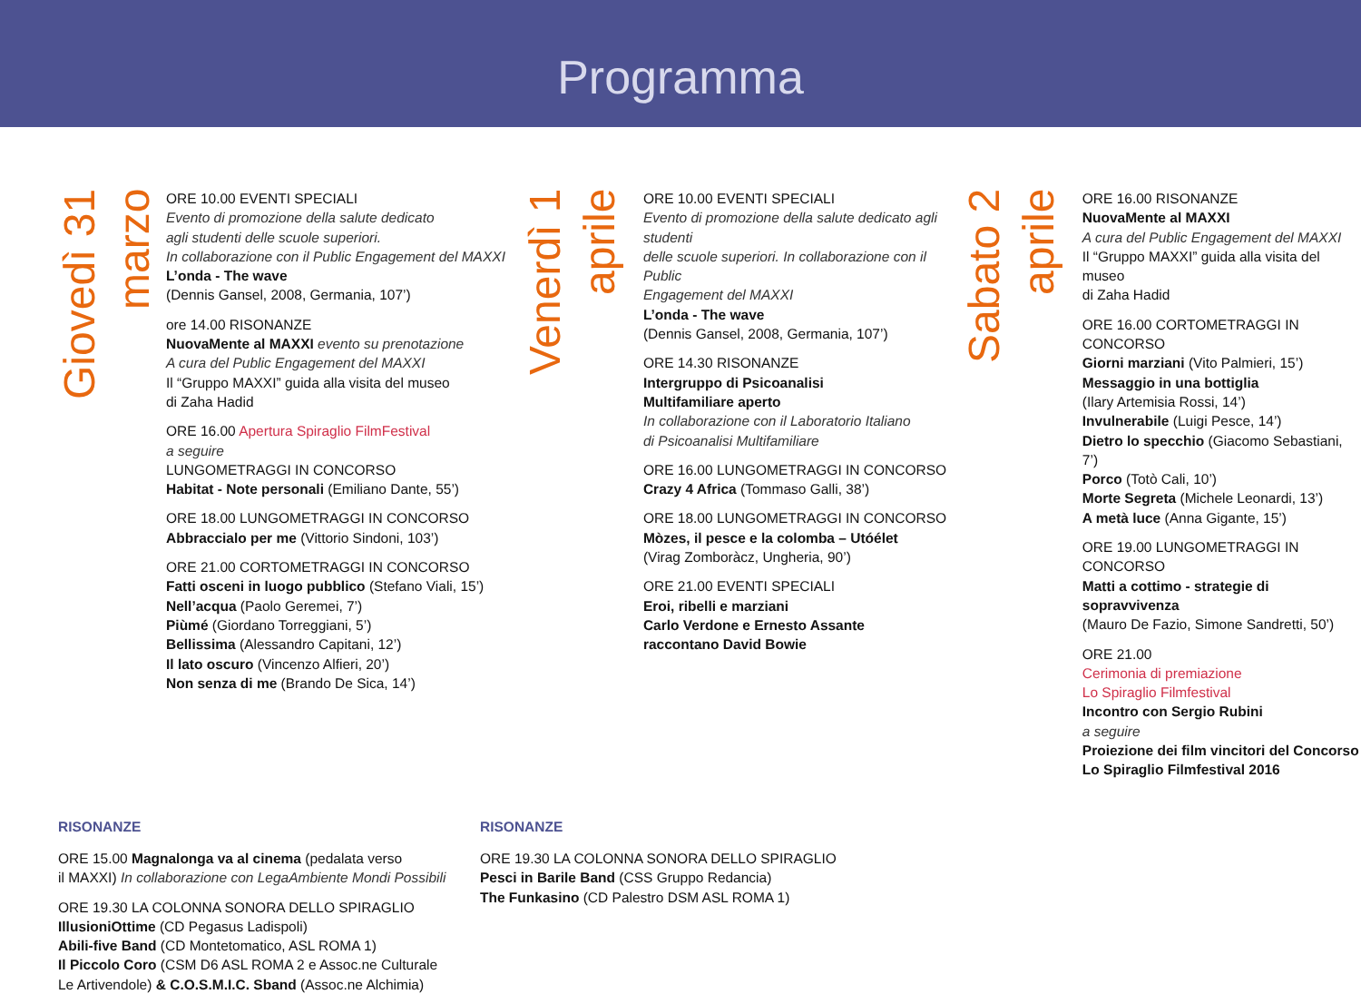Programma
Giovedì 31 marzo
ORE 10.00 EVENTI SPECIALI
Evento di promozione della salute dedicato
agli studenti delle scuole superiori.
In collaborazione con il Public Engagement del MAXXI
L’onda - The wave
(Dennis Gansel, 2008, Germania, 107’)
ore 14.00 RISONANZE
NuovaMente al MAXXI evento su prenotazione
A cura del Public Engagement del MAXXI
Il “Gruppo MAXXI” guida alla visita del museo
di Zaha Hadid
ORE 16.00 Apertura Spiraglio FilmFestival
a seguire
LUNGOMETRAGGI IN CONCORSO
Habitat - Note personali (Emiliano Dante, 55’)
ORE 18.00 LUNGOMETRAGGI IN CONCORSO
Abbraccialo per me (Vittorio Sindoni, 103’)
ORE 21.00 CORTOMETRAGGI IN CONCORSO
Fatti osceni in luogo pubblico (Stefano Viali, 15’)
Nell’acqua (Paolo Geremei, 7’)
Piùmé (Giordano Torreggiani, 5’)
Bellissima (Alessandro Capitani, 12’)
Il lato oscuro (Vincenzo Alfieri, 20’)
Non senza di me (Brando De Sica, 14’)
Venerdì 1 aprile
ORE 10.00 EVENTI SPECIALI
Evento di promozione della salute dedicato agli studenti
delle scuole superiori. In collaborazione con il Public
Engagement del MAXXI
L’onda - The wave
(Dennis Gansel, 2008, Germania, 107’)
ORE 14.30 RISONANZE
Intergruppo di Psicoanalisi
Multifamiliare aperto
In collaborazione con il Laboratorio Italiano
di Psicoanalisi Multifamiliare
ORE 16.00 LUNGOMETRAGGI IN CONCORSO
Crazy 4 Africa (Tommaso Galli, 38’)
ORE 18.00 LUNGOMETRAGGI IN CONCORSO
Mòzes, il pesce e la colomba – Utóélet
(Virag Zomboràcz, Ungheria, 90’)
ORE 21.00 EVENTI SPECIALI
Eroi, ribelli e marziani
Carlo Verdone e Ernesto Assante
raccontano David Bowie
Sabato 2 aprile
ORE 16.00 RISONANZE
NuovaMente al MAXXI
A cura del Public Engagement del MAXXI
Il “Gruppo MAXXI” guida alla visita del museo
di Zaha Hadid
ORE 16.00 CORTOMETRAGGI IN CONCORSO
Giorni marziani (Vito Palmieri, 15’)
Messaggio in una bottiglia
(Ilary Artemisia Rossi, 14’)
Invulnerabile (Luigi Pesce, 14’)
Dietro lo specchio (Giacomo Sebastiani, 7’)
Porco (Totò Cali, 10’)
Morte Segreta (Michele Leonardi, 13’)
A metà luce (Anna Gigante, 15’)
ORE 19.00 LUNGOMETRAGGI IN CONCORSO
Matti a cottimo - strategie di sopravvivenza
(Mauro De Fazio, Simone Sandretti, 50’)
ORE 21.00
Cerimonia di premiazione
Lo Spiraglio Filmfestival
Incontro con Sergio Rubini
a seguire
Proiezione dei film vincitori del Concorso
Lo Spiraglio Filmfestival 2016
RISONANZE
ORE 15.00 Magnalonga va al cinema (pedalata verso
il MAXXI) In collaborazione con LegaAmbiente Mondi Possibili
ORE 19.30 LA COLONNA SONORA DELLO SPIRAGLIO
IllusioniOttime (CD Pegasus Ladispoli)
Abili-five Band (CD Montetomatico, ASL ROMA 1)
Il Piccolo Coro (CSM D6 ASL ROMA 2 e Assoc.ne Culturale
Le Artivendole) & C.O.S.M.I.C. Sband (Assoc.ne Alchimia)
RISONANZE
ORE 19.30 LA COLONNA SONORA DELLO SPIRAGLIO
Pesci in Barile Band (CSS Gruppo Redancia)
The Funkasino (CD Palestro DSM ASL ROMA 1)